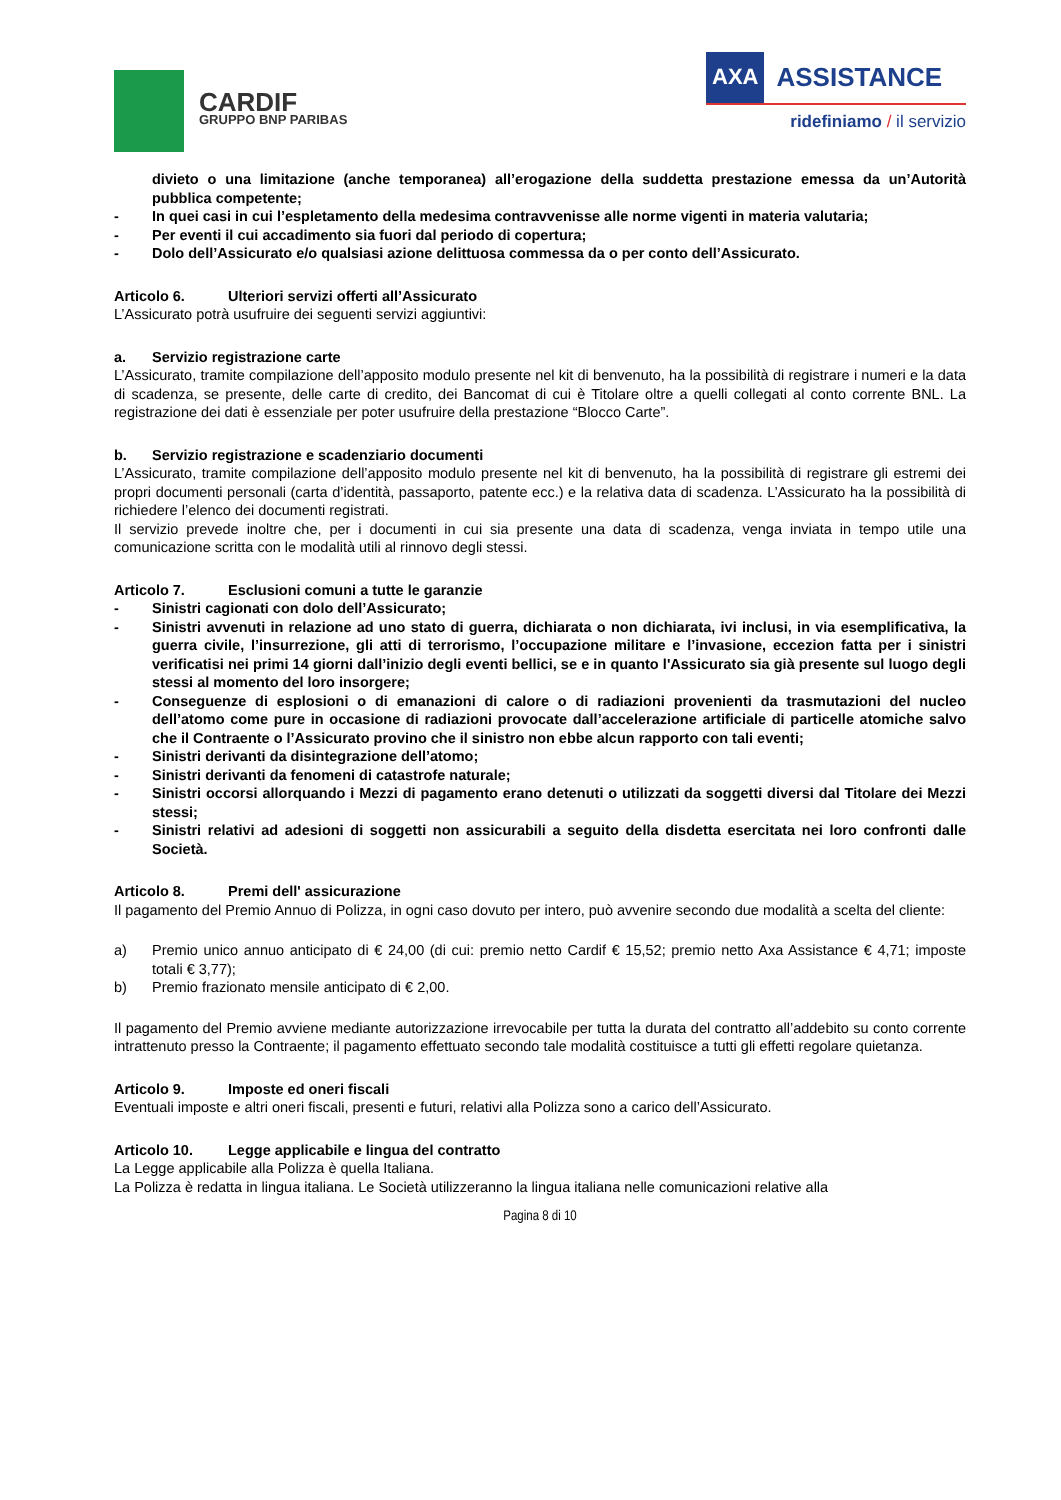CARDIF
GRUPPO BNP PARIBAS
AXA ASSISTANCE
ridefiniamo / il servizio
divieto o una limitazione (anche temporanea) all’erogazione della suddetta prestazione emessa da un’Autorità pubblica competente;
- In quei casi in cui l’espletamento della medesima contravvenisse alle norme vigenti in materia valutaria;
- Per eventi il cui accadimento sia fuori dal periodo di copertura;
- Dolo dell’Assicurato e/o qualsiasi azione delittuosa commessa da o per conto dell’Assicurato.
Articolo 6. Ulteriori servizi offerti all’Assicurato
L’Assicurato potrà usufruire dei seguenti servizi aggiuntivi:
a. Servizio registrazione carte
L’Assicurato, tramite compilazione dell’apposito modulo presente nel kit di benvenuto, ha la possibilità di registrare i numeri e la data di scadenza, se presente, delle carte di credito, dei Bancomat di cui è Titolare oltre a quelli collegati al conto corrente BNL. La registrazione dei dati è essenziale per poter usufruire della prestazione “Blocco Carte”.
b. Servizio registrazione e scadenziario documenti
L’Assicurato, tramite compilazione dell’apposito modulo presente nel kit di benvenuto, ha la possibilità di registrare gli estremi dei propri documenti personali (carta d’identità, passaporto, patente ecc.) e la relativa data di scadenza. L’Assicurato ha la possibilità di richiedere l’elenco dei documenti registrati.
Il servizio prevede inoltre che, per i documenti in cui sia presente una data di scadenza, venga inviata in tempo utile una comunicazione scritta con le modalità utili al rinnovo degli stessi.
Articolo 7. Esclusioni comuni a tutte le garanzie
- Sinistri cagionati con dolo dell’Assicurato;
- Sinistri avvenuti in relazione ad uno stato di guerra, dichiarata o non dichiarata, ivi inclusi, in via esemplificativa, la guerra civile, l’insurrezione, gli atti di terrorismo, l’occupazione militare e l’invasione, eccezion fatta per i sinistri verificatisi nei primi 14 giorni dall’inizio degli eventi bellici, se e in quanto l'Assicurato sia già presente sul luogo degli stessi al momento del loro insorgere;
- Conseguenze di esplosioni o di emanazioni di calore o di radiazioni provenienti da trasmutazioni del nucleo dell’atomo come pure in occasione di radiazioni provocate dall’accelerazione artificiale di particelle atomiche salvo che il Contraente o l’Assicurato provino che il sinistro non ebbe alcun rapporto con tali eventi;
- Sinistri derivanti da disintegrazione dell’atomo;
- Sinistri derivanti da fenomeni di catastrofe naturale;
- Sinistri occorsi allorquando i Mezzi di pagamento erano detenuti o utilizzati da soggetti diversi dal Titolare dei Mezzi stessi;
- Sinistri relativi ad adesioni di soggetti non assicurabili a seguito della disdetta esercitata nei loro confronti dalle Società.
Articolo 8. Premi dell' assicurazione
Il pagamento del Premio Annuo di Polizza, in ogni caso dovuto per intero, può avvenire secondo due modalità a scelta del cliente:
a) Premio unico annuo anticipato di € 24,00 (di cui: premio netto Cardif € 15,52; premio netto Axa Assistance € 4,71; imposte totali € 3,77);
b) Premio frazionato mensile anticipato di € 2,00.
Il pagamento del Premio avviene mediante autorizzazione irrevocabile per tutta la durata del contratto all’addebito su conto corrente intrattenuto presso la Contraente; il pagamento effettuato secondo tale modalità costituisce a tutti gli effetti regolare quietanza.
Articolo 9. Imposte ed oneri fiscali
Eventuali imposte e altri oneri fiscali, presenti e futuri, relativi alla Polizza sono a carico dell’Assicurato.
Articolo 10. Legge applicabile e lingua del contratto
La Legge applicabile alla Polizza è quella Italiana.
La Polizza è redatta in lingua italiana. Le Società utilizzeranno la lingua italiana nelle comunicazioni relative alla
Pagina 8 di 10